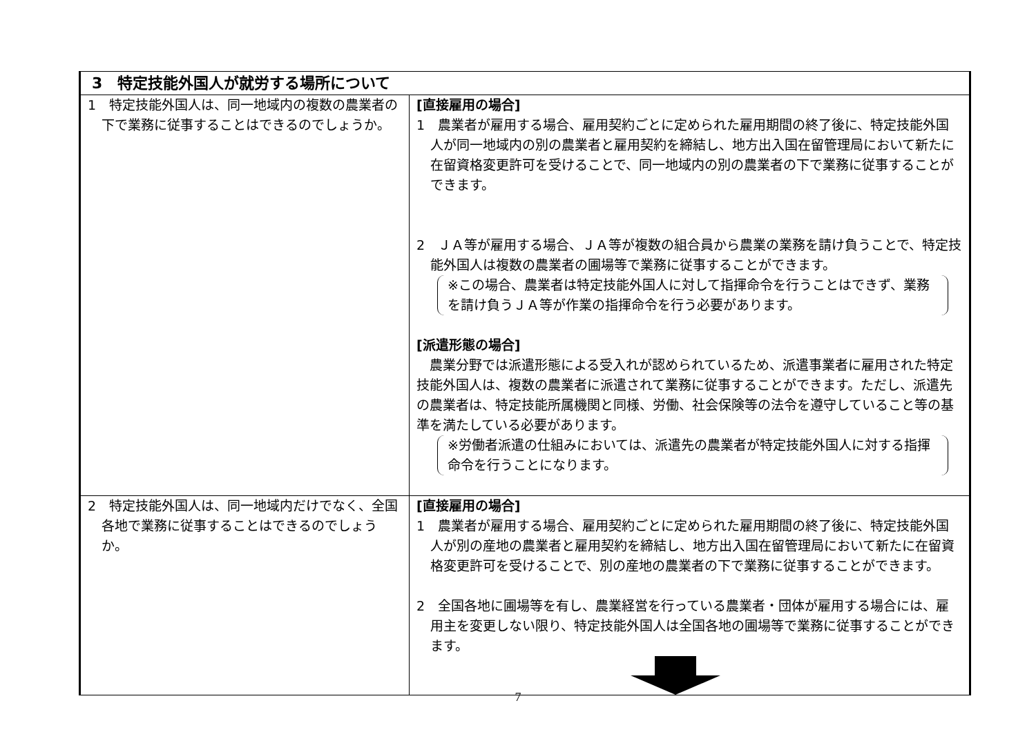| 3 特定技能外国人が就労する場所について | |
| --- | --- |
| 1 特定技能外国人は、同一地域内の複数の農業者の下で業務に従事することはできるのでしょうか。 | [直接雇用の場合] 1 農業者が雇用する場合、雇用契約ごとに定められた雇用期間の終了後に、特定技能外国人が同一地域内の別の農業者と雇用契約を締結し、地方出入国在留管理局において新たに在留資格変更許可を受けることで、同一地域内の別の農業者の下で業務に従事することができます。 2 ＪＡ等が雇用する場合、ＪＡ等が複数の組合員から農業の業務を請け負うことで、特定技能外国人は複数の農業者の圃場等で業務に従事することができます。 ※この場合、農業者は特定技能外国人に対して指揮命令を行うことはできず、業務を請け負うＪＡ等が作業の指揮命令を行う必要があります。 [派遣形態の場合] 農業分野では派遣形態による受入れが認められているため、派遣事業者に雇用された特定技能外国人は、複数の農業者に派遣されて業務に従事することができます。ただし、派遣先の農業者は、特定技能所属機関と同様、労働、社会保険等の法令を遵守していること等の基準を満たしている必要があります。 ※労働者派遣の仕組みにおいては、派遣先の農業者が特定技能外国人に対する指揮命令を行うことになります。 |
| 2 特定技能外国人は、同一地域内だけでなく、全国各地で業務に従事することはできるのでしょうか。 | [直接雇用の場合] 1 農業者が雇用する場合、雇用契約ごとに定められた雇用期間の終了後に、特定技能外国人が別の産地の農業者と雇用契約を締結し、地方出入国在留管理局において新たに在留資格変更許可を受けることで、別の産地の農業者の下で業務に従事することができます。 2 全国各地に圃場等を有し、農業経営を行っている農業者・団体が雇用する場合には、雇用主を変更しない限り、特定技能外国人は全国各地の圃場等で業務に従事することができます。 |
7